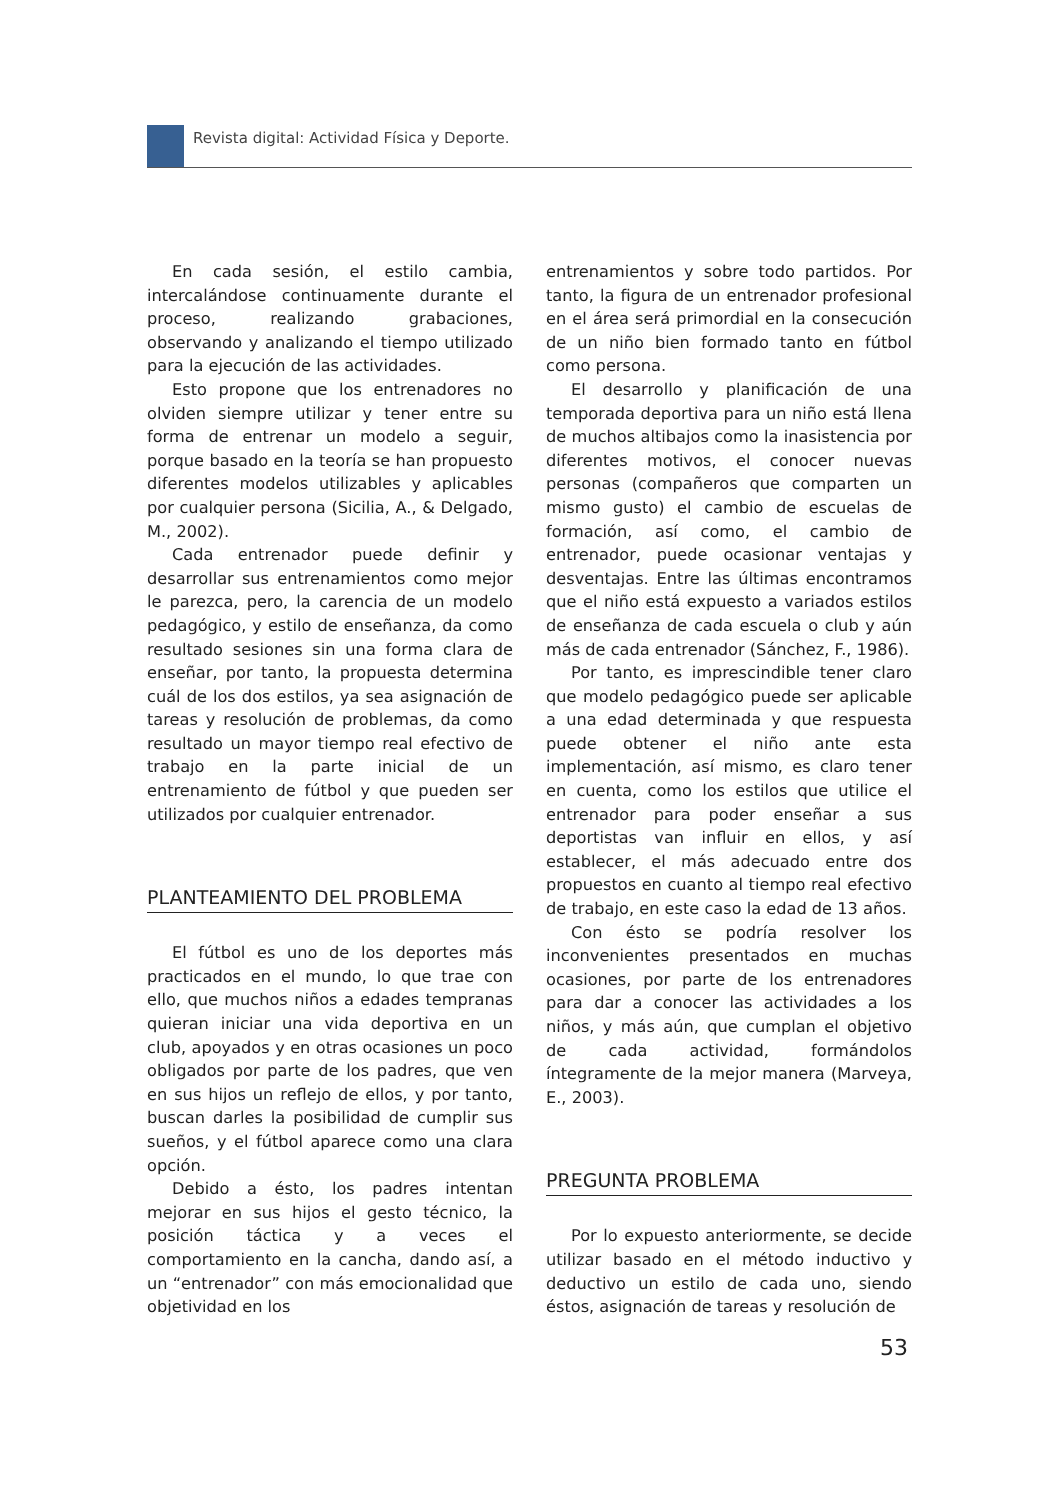Revista digital: Actividad Física y Deporte.
En cada sesión, el estilo cambia, intercalándose continuamente durante el proceso, realizando grabaciones, observando y analizando el tiempo utilizado para la ejecución de las actividades.
Esto propone que los entrenadores no olviden siempre utilizar y tener entre su forma de entrenar un modelo a seguir, porque basado en la teoría se han propuesto diferentes modelos utilizables y aplicables por cualquier persona (Sicilia, A., & Delgado, M., 2002).
Cada entrenador puede definir y desarrollar sus entrenamientos como mejor le parezca, pero, la carencia de un modelo pedagógico, y estilo de enseñanza, da como resultado sesiones sin una forma clara de enseñar, por tanto, la propuesta determina cuál de los dos estilos, ya sea asignación de tareas y resolución de problemas, da como resultado un mayor tiempo real efectivo de trabajo en la parte inicial de un entrenamiento de fútbol y que pueden ser utilizados por cualquier entrenador.
PLANTEAMIENTO DEL PROBLEMA
El fútbol es uno de los deportes más practicados en el mundo, lo que trae con ello, que muchos niños a edades tempranas quieran iniciar una vida deportiva en un club, apoyados y en otras ocasiones un poco obligados por parte de los padres, que ven en sus hijos un reflejo de ellos, y por tanto, buscan darles la posibilidad de cumplir sus sueños, y el fútbol aparece como una clara opción.
Debido a ésto, los padres intentan mejorar en sus hijos el gesto técnico, la posición táctica y a veces el comportamiento en la cancha, dando así, a un “entrenador” con más emocionalidad que objetividad en los
entrenamientos y sobre todo partidos. Por tanto, la figura de un entrenador profesional en el área será primordial en la consecución de un niño bien formado tanto en fútbol como persona.
El desarrollo y planificación de una temporada deportiva para un niño está llena de muchos altibajos como la inasistencia por diferentes motivos, el conocer nuevas personas (compañeros que comparten un mismo gusto) el cambio de escuelas de formación, así como, el cambio de entrenador, puede ocasionar ventajas y desventajas. Entre las últimas encontramos que el niño está expuesto a variados estilos de enseñanza de cada escuela o club y aún más de cada entrenador (Sánchez, F., 1986).
Por tanto, es imprescindible tener claro que modelo pedagógico puede ser aplicable a una edad determinada y que respuesta puede obtener el niño ante esta implementación, así mismo, es claro tener en cuenta, como los estilos que utilice el entrenador para poder enseñar a sus deportistas van influir en ellos, y así establecer, el más adecuado entre dos propuestos en cuanto al tiempo real efectivo de trabajo, en este caso la edad de 13 años.
Con ésto se podría resolver los inconvenientes presentados en muchas ocasiones, por parte de los entrenadores para dar a conocer las actividades a los niños, y más aún, que cumplan el objetivo de cada actividad, formándolos íntegramente de la mejor manera (Marveya, E., 2003).
PREGUNTA PROBLEMA
Por lo expuesto anteriormente, se decide utilizar basado en el método inductivo y deductivo un estilo de cada uno, siendo éstos, asignación de tareas y resolución de
53